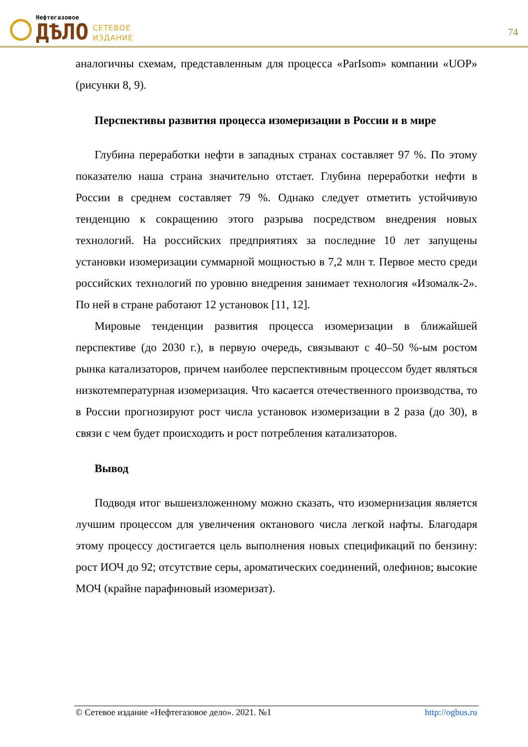Нефтегазовое
ДѢЛО
СЕТЕВОЕ
ИЗДАНИЕ
74
аналогичны схемам, представленным для процесса «ParIsom» компании «UOP» (рисунки 8, 9).
Перспективы развития процесса изомеризации в России и в мире
Глубина переработки нефти в западных странах составляет 97 %. По этому показателю наша страна значительно отстает. Глубина переработки нефти в России в среднем составляет 79 %. Однако следует отметить устойчивую тенденцию к сокращению этого разрыва посредством внедрения новых технологий. На российских предприятиях за последние 10 лет запущены установки изомеризации суммарной мощностью в 7,2 млн т. Первое место среди российских технологий по уровню внедрения занимает технология «Изомалк-2». По ней в стране работают 12 установок [11, 12].
Мировые тенденции развития процесса изомеризации в ближайшей перспективе (до 2030 г.), в первую очередь, связывают с 40–50 %-ым ростом рынка катализаторов, причем наиболее перспективным процессом будет являться низкотемпературная изомеризация. Что касается отечественного производства, то в России прогнозируют рост числа установок изомеризации в 2 раза (до 30), в связи с чем будет происходить и рост потребления катализаторов.
Вывод
Подводя итог вышеизложенному можно сказать, что изомернизация является лучшим процессом для увеличения октанового числа легкой нафты. Благодаря этому процессу достигается цель выполнения новых спецификаций по бензину: рост ИОЧ до 92; отсутствие серы, ароматических соединений, олефинов; высокие МОЧ (крайне парафиновый изомеризат).
© Сетевое издание «Нефтегазовое дело». 2021. №1 http://ogbus.ru